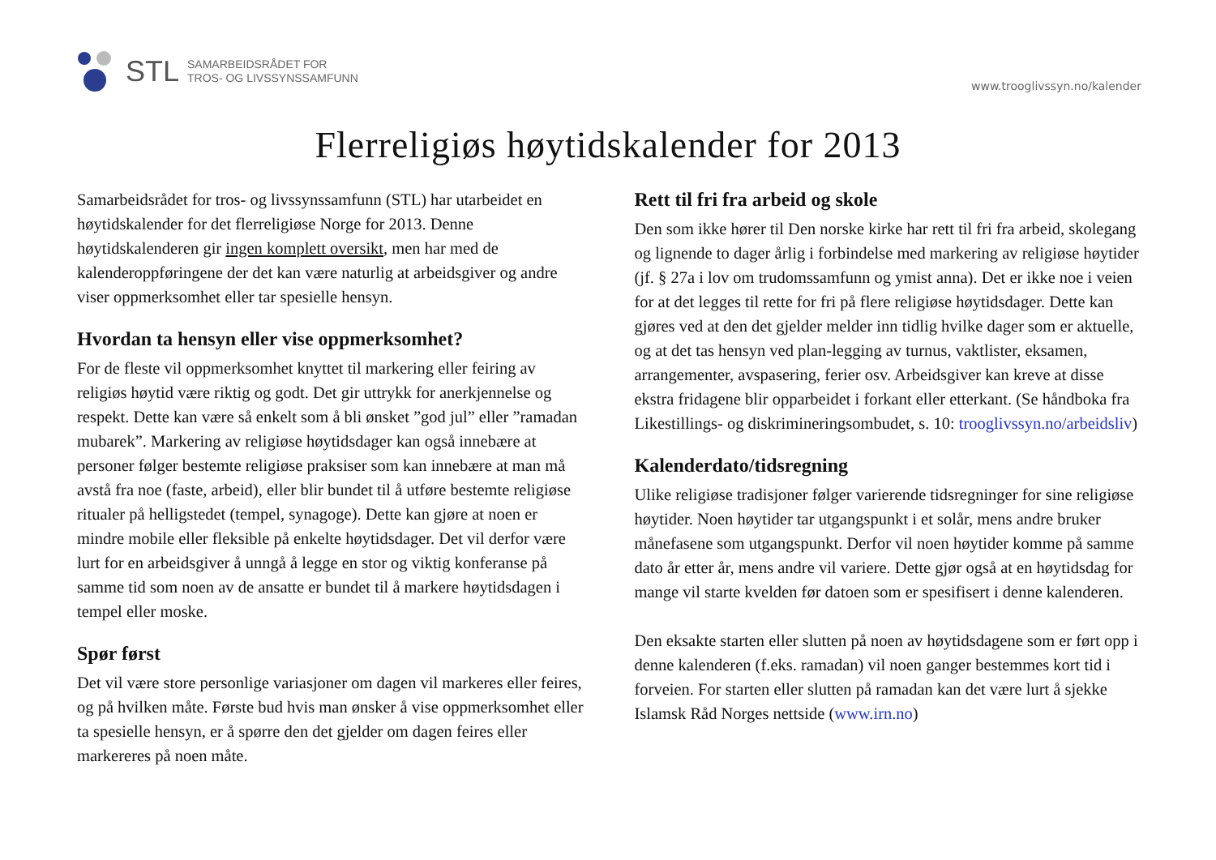STL
SAMARBEIDSRÅDET FOR
TROS- OG LIVSSYNSSAMFUNN
www.trooglivssyn.no/kalender
Flerreligiøs høytidskalender for 2013
Samarbeidsrådet for tros- og livssynssamfunn (STL) har utarbeidet en høytidskalender for det flerreligiøse Norge for 2013. Denne høytidskalenderen gir ingen komplett oversikt, men har med de kalenderoppføringene der det kan være naturlig at arbeidsgiver og andre viser oppmerksomhet eller tar spesielle hensyn.
Hvordan ta hensyn eller vise oppmerksomhet?
For de fleste vil oppmerksomhet knyttet til markering eller feiring av religiøs høytid være riktig og godt. Det gir uttrykk for anerkjennelse og respekt. Dette kan være så enkelt som å bli ønsket ”god jul” eller ”ramadan mubarek”. Markering av religiøse høytidsdager kan også innebære at personer følger bestemte religiøse praksiser som kan innebære at man må avstå fra noe (faste, arbeid), eller blir bundet til å utføre bestemte religiøse ritualer på helligstedet (tempel, synagoge). Dette kan gjøre at noen er mindre mobile eller fleksible på enkelte høytidsdager. Det vil derfor være lurt for en arbeidsgiver å unngå å legge en stor og viktig konferanse på samme tid som noen av de ansatte er bundet til å markere høytidsdagen i tempel eller moske.
Spør først
Det vil være store personlige variasjoner om dagen vil markeres eller feires, og på hvilken måte. Første bud hvis man ønsker å vise oppmerksomhet eller ta spesielle hensyn, er å spørre den det gjelder om dagen feires eller markereres på noen måte.
Rett til fri fra arbeid og skole
Den som ikke hører til Den norske kirke har rett til fri fra arbeid, skolegang og lignende to dager årlig i forbindelse med markering av religiøse høytider (jf. § 27a i lov om trudomssamfunn og ymist anna). Det er ikke noe i veien for at det legges til rette for fri på flere religiøse høytidsdager. Dette kan gjøres ved at den det gjelder melder inn tidlig hvilke dager som er aktuelle, og at det tas hensyn ved plan-legging av turnus, vaktlister, eksamen, arrangementer, avspasering, ferier osv. Arbeidsgiver kan kreve at disse ekstra fridagene blir opparbeidet i forkant eller etterkant. (Se håndboka fra Likestillings- og diskrimineringsombudet, s. 10: trooglivssyn.no/arbeidsliv)
Kalenderdato/tidsregning
Ulike religiøse tradisjoner følger varierende tidsregninger for sine religiøse høytider. Noen høytider tar utgangspunkt i et solår, mens andre bruker månefasene som utgangspunkt. Derfor vil noen høytider komme på samme dato år etter år, mens andre vil variere. Dette gjør også at en høytidsdag for mange vil starte kvelden før datoen som er spesifisert i denne kalenderen.
Den eksakte starten eller slutten på noen av høytidsdagene som er ført opp i denne kalenderen (f.eks. ramadan) vil noen ganger bestemmes kort tid i forveien. For starten eller slutten på ramadan kan det være lurt å sjekke Islamsk Råd Norges nettside (www.irn.no)